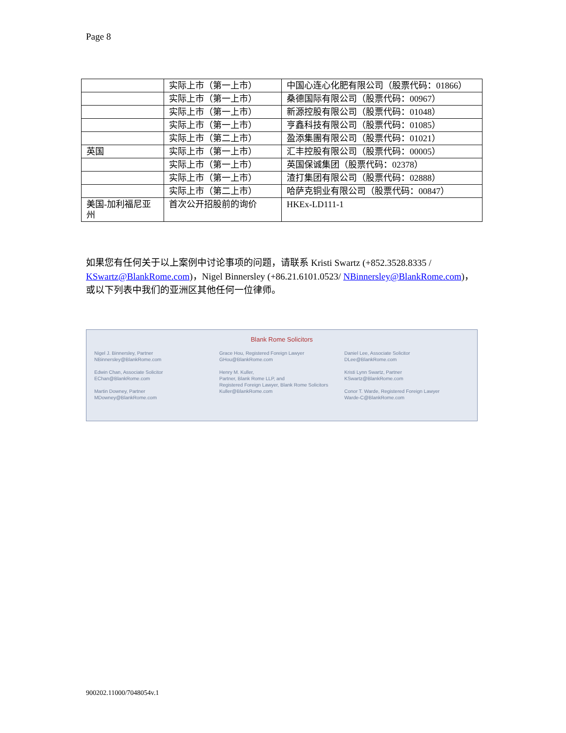Page 8
| | 实际上市（第一上市） | 中国心连心化肥有限公司（股票代码：01866） |
| | 实际上市（第一上市） | 桑德国际有限公司（股票代码：00967） |
| | 实际上市（第一上市） | 新源控股有限公司（股票代码：01048） |
| | 实际上市（第一上市） | 亨鑫科技有限公司（股票代码：01085） |
| | 实际上市（第二上市） | 盈添集團有限公司（股票代码：01021） |
| 英国 | 实际上市（第一上市） | 汇丰控股有限公司（股票代码：00005） |
| | 实际上市（第一上市） | 英国保诚集团（股票代码：02378） |
| | 实际上市（第一上市） | 渣打集团有限公司（股票代码：02888） |
| | 实际上市（第二上市） | 哈萨克铜业有限公司（股票代码：00847） |
| 美国-加利福尼亚州 | 首次公开招股前的询价 | HKEx-LD111-1 |
如果您有任何关于以上案例中讨论事项的问题，请联系 Kristi Swartz (+852.3528.8335 / KSwartz@BlankRome.com)，Nigel Binnersley (+86.21.6101.0523/ NBinnersley@BlankRome.com)， 或以下列表中我们的亚洲区其他任何一位律师。
Blank Rome Solicitors
Nigel J. Binnersley, Partner
NBinnersley@BlankRome.com
Edwin Chan, Associate Solicitor
EChan@BlankRome.com
Martin Downey, Partner
MDowney@BlankRome.com
Grace Hou, Registered Foreign Lawyer
GHou@BlankRome.com
Henry M. Kuller,
Partner, Blank Rome LLP, and
Registered Foreign Lawyer, Blank Rome Solicitors
Kuller@BlankRome.com
Daniel Lee, Associate Solicitor
DLee@BlankRome.com
Kristi Lynn Swartz, Partner
KSwartz@BlankRome.com
Conor T. Warde, Registered Foreign Lawyer
Warde-C@BlankRome.com
900202.11000/7048054v.1